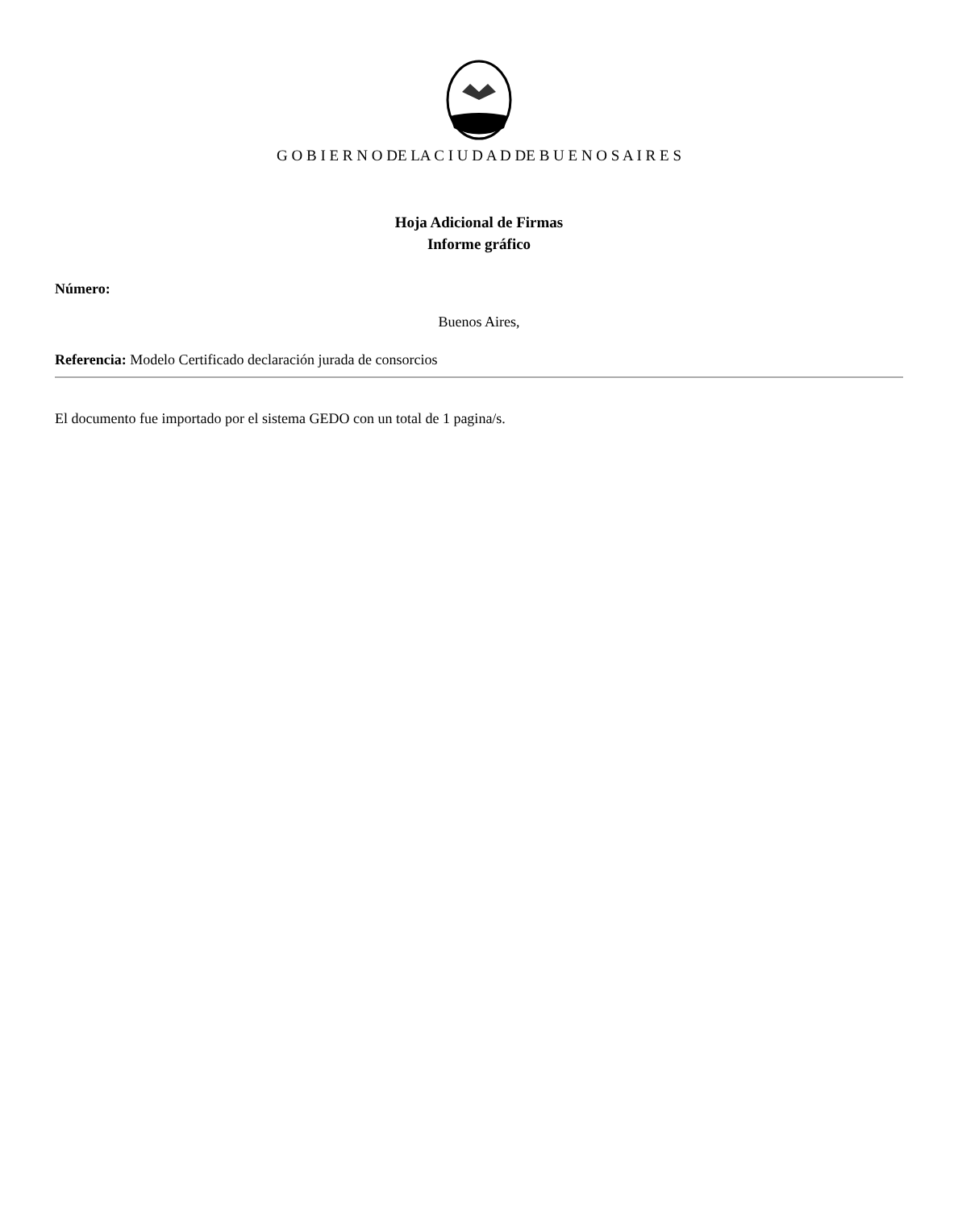G O B I E R N O DE LA C I U D A D DE B U E N O S A I R E S
Hoja Adicional de Firmas
Informe gráfico
Número:
Buenos Aires,
Referencia: Modelo Certificado declaración jurada de consorcios
El documento fue importado por el sistema GEDO con un total de 1 pagina/s.